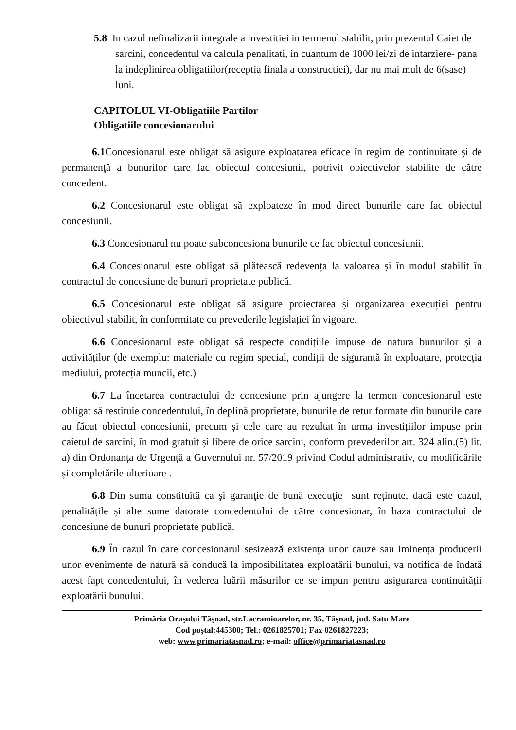5.8 In cazul nefinalizarii integrale a investitiei in termenul stabilit, prin prezentul Caiet de sarcini, concedentul va calcula penalitati, in cuantum de 1000 lei/zi de intarziere- pana la indeplinirea obligatiilor(receptia finala a constructiei), dar nu mai mult de 6(sase) luni.
CAPITOLUL VI-Obligatiile Partilor
Obligatiile concesionarului
6.1 Concesionarul este obligat să asigure exploatarea eficace în regim de continuitate şi de permanenţă a bunurilor care fac obiectul concesiunii, potrivit obiectivelor stabilite de către concedent.
6.2 Concesionarul este obligat să exploateze în mod direct bunurile care fac obiectul concesiunii.
6.3 Concesionarul nu poate subconcesiona bunurile ce fac obiectul concesiunii.
6.4 Concesionarul este obligat să plătească redevența la valoarea și în modul stabilit în contractul de concesiune de bunuri proprietate publică.
6.5 Concesionarul este obligat să asigure proiectarea și organizarea execuției pentru obiectivul stabilit, în conformitate cu prevederile legislației în vigoare.
6.6 Concesionarul este obligat să respecte condițiile impuse de natura bunurilor și a activităților (de exemplu: materiale cu regim special, condiții de siguranță în exploatare, protecția mediului, protecția muncii, etc.)
6.7 La încetarea contractului de concesiune prin ajungere la termen concesionarul este obligat să restituie concedentului, în deplină proprietate, bunurile de retur formate din bunurile care au făcut obiectul concesiunii, precum și cele care au rezultat în urma investițiilor impuse prin caietul de sarcini, în mod gratuit și libere de orice sarcini, conform prevederilor art. 324 alin.(5) lit. a) din Ordonanța de Urgență a Guvernului nr. 57/2019 privind Codul administrativ, cu modificările și completările ulterioare .
6.8 Din suma constituită ca şi garanţie de bună execuţie sunt reținute, dacă este cazul, penalitățile și alte sume datorate concedentului de către concesionar, în baza contractului de concesiune de bunuri proprietate publică.
6.9 În cazul în care concesionarul sesizează existența unor cauze sau iminența producerii unor evenimente de natură să conducă la imposibilitatea exploatării bunului, va notifica de îndată acest fapt concedentului, în vederea luării măsurilor ce se impun pentru asigurarea continuității exploatării bunului.
Primăria Oraşului Tăşnad, str.Lacramioarelor, nr. 35, Tăşnad, jud. Satu Mare
Cod poştal:445300; Tel.: 0261825701; Fax 0261827223;
web: www.primariatasnad.ro; e-mail: office@primariatasnad.ro